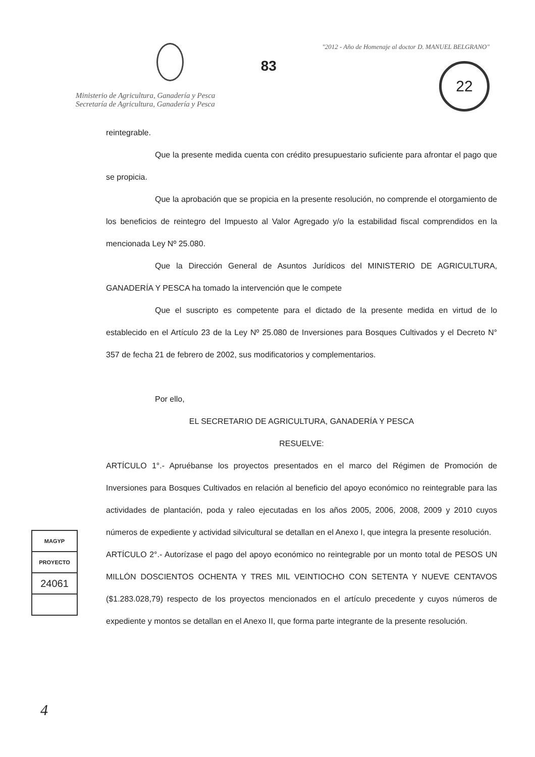Ministerio de Agricultura, Ganadería y Pesca
Secretaría de Agricultura, Ganadería y Pesca
83
"2012 - Año de Homenaje al doctor D. MANUEL BELGRANO"
22
reintegrable.
Que la presente medida cuenta con crédito presupuestario suficiente para afrontar el pago que se propicia.
Que la aprobación que se propicia en la presente resolución, no comprende el otorgamiento de los beneficios de reintegro del Impuesto al Valor Agregado y/o la estabilidad fiscal comprendidos en la mencionada Ley Nº 25.080.
Que la Dirección General de Asuntos Jurídicos del MINISTERIO DE AGRICULTURA, GANADERÍA Y PESCA ha tomado la intervención que le compete
Que el suscripto es competente para el dictado de la presente medida en virtud de lo establecido en el Artículo 23 de la Ley Nº 25.080 de Inversiones para Bosques Cultivados y el Decreto N° 357 de fecha 21 de febrero de 2002, sus modificatorios y complementarios.
Por ello,
EL SECRETARIO DE AGRICULTURA, GANADERÍA Y PESCA
RESUELVE:
ARTÍCULO 1°.- Apruébanse los proyectos presentados en el marco del Régimen de Promoción de Inversiones para Bosques Cultivados en relación al beneficio del apoyo económico no reintegrable para las actividades de plantación, poda y raleo ejecutadas en los años 2005, 2006, 2008, 2009 y 2010 cuyos números de expediente y actividad silvicultural se detallan en el Anexo I, que integra la presente resolución.
ARTÍCULO 2°.- Autorízase el pago del apoyo económico no reintegrable por un monto total de PESOS UN MILLÓN DOSCIENTOS OCHENTA Y TRES MIL VEINTIOCHO CON SETENTA Y NUEVE CENTAVOS ($1.283.028,79) respecto de los proyectos mencionados en el artículo precedente y cuyos números de expediente y montos se detallan en el Anexo II, que forma parte integrante de la presente resolución.
MAGYP
PROYECTO
24061
4